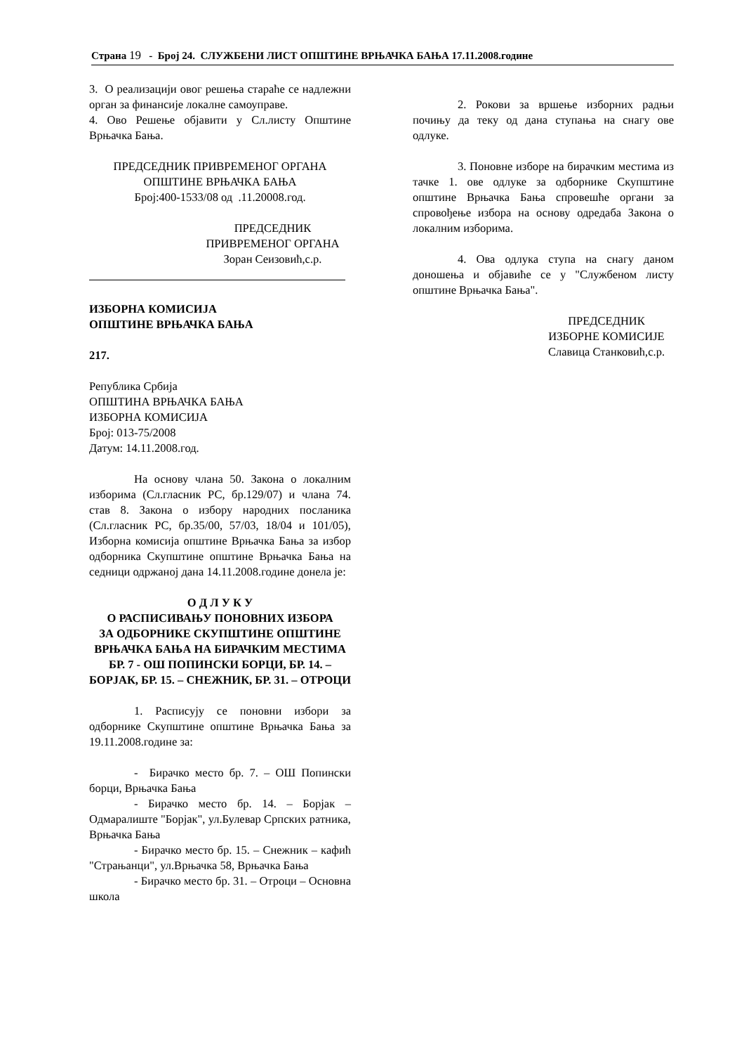Страна 19 - Број 24. СЛУЖБЕНИ ЛИСТ ОПШТИНЕ ВРЊАЧКА БАЊА 17.11.2008.године
3. О реализацији овог решења стараће се надлежни орган за финансије локалне самоуправе.
4. Ово Решење објавити у Сл.листу Општине Врњачка Бања.
ПРЕДСЕДНИК ПРИВРЕМЕНОГ ОРГАНА
ОПШТИНЕ ВРЊАЧКА БАЊА
Број:400-1533/08 од .11.20008.год.
ПРЕДСЕДНИК
ПРИВРЕМЕНОГ ОРГАНА
Зоран Сеизовић,с.р.
ИЗБОРНА КОМИСИЈА
ОПШТИНЕ ВРЊАЧКА БАЊА
217.
Република Србија
ОПШТИНА ВРЊАЧКА БАЊА
ИЗБОРНА КОМИСИЈА
Број: 013-75/2008
Датум: 14.11.2008.год.
На основу члана 50. Закона о локалним изборима (Сл.гласник РС, бр.129/07) и члана 74. став 8. Закона о избору народних посланика (Сл.гласник РС, бр.35/00, 57/03, 18/04 и 101/05), Изборна комисија општине Врњачка Бања за избор одборника Скупштине општине Врњачка Бања на седници одржаној дана 14.11.2008.године донела је:
О Д Л У К У
О РАСПИСИВАЊУ ПОНОВНИХ ИЗБОРА
ЗА ОДБОРНИКЕ СКУПШТИНЕ ОПШТИНЕ ВРЊАЧКА БАЊА НА БИРАЧКИМ МЕСТИМА БР. 7 - ОШ ПОПИНСКИ БОРЦИ, БР. 14. – БОРЈАК, БР. 15. – СНЕЖНИК, БР. 31. – ОТРОЦИ
1. Расписују се поновни избори за одборнике Скупштине општине Врњачка Бања за 19.11.2008.године за:
- Бирачко место бр. 7. – ОШ Попински борци, Врњачка Бања
- Бирачко место бр. 14. – Борјак – Одмаралиште "Борјак", ул.Булевар Српских ратника, Врњачка Бања
- Бирачко место бр. 15. – Снежник – кафић "Страњанци", ул.Врњачка 58, Врњачка Бања
- Бирачко место бр. 31. – Отроци – Основна школа
2. Рокови за вршење изборних радњи почињу да теку од дана ступања на снагу ове одлуке.
3. Поновне изборе на бирачким местима из тачке 1. ове одлуке за одборнике Скупштине општине Врњачка Бања спровешће органи за спровођење избора на основу одредаба Закона о локалним изборима.
4. Ова одлука ступа на снагу даном доношења и објавиће се у "Службеном листу општине Врњачка Бања".
ПРЕДСЕДНИК
ИЗБОРНЕ КОМИСИЈЕ
Славица Станковић,с.р.